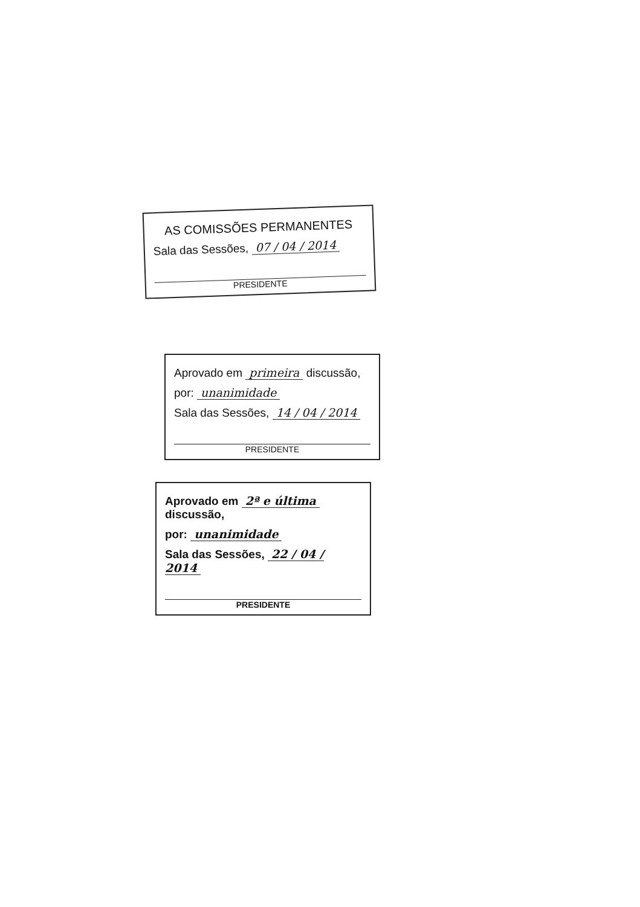AS COMISSÕES PERMANENTES
Sala das Sessões, 07 / 04 / 2014
PRESIDENTE
Aprovado em primeira discussão,
por: unanimidade
Sala das Sessões, 14 / 04 / 2014
PRESIDENTE
Aprovado em 2ª e última discussão,
por: unanimidade
Sala das Sessões, 22 / 04 / 2014
PRESIDENTE